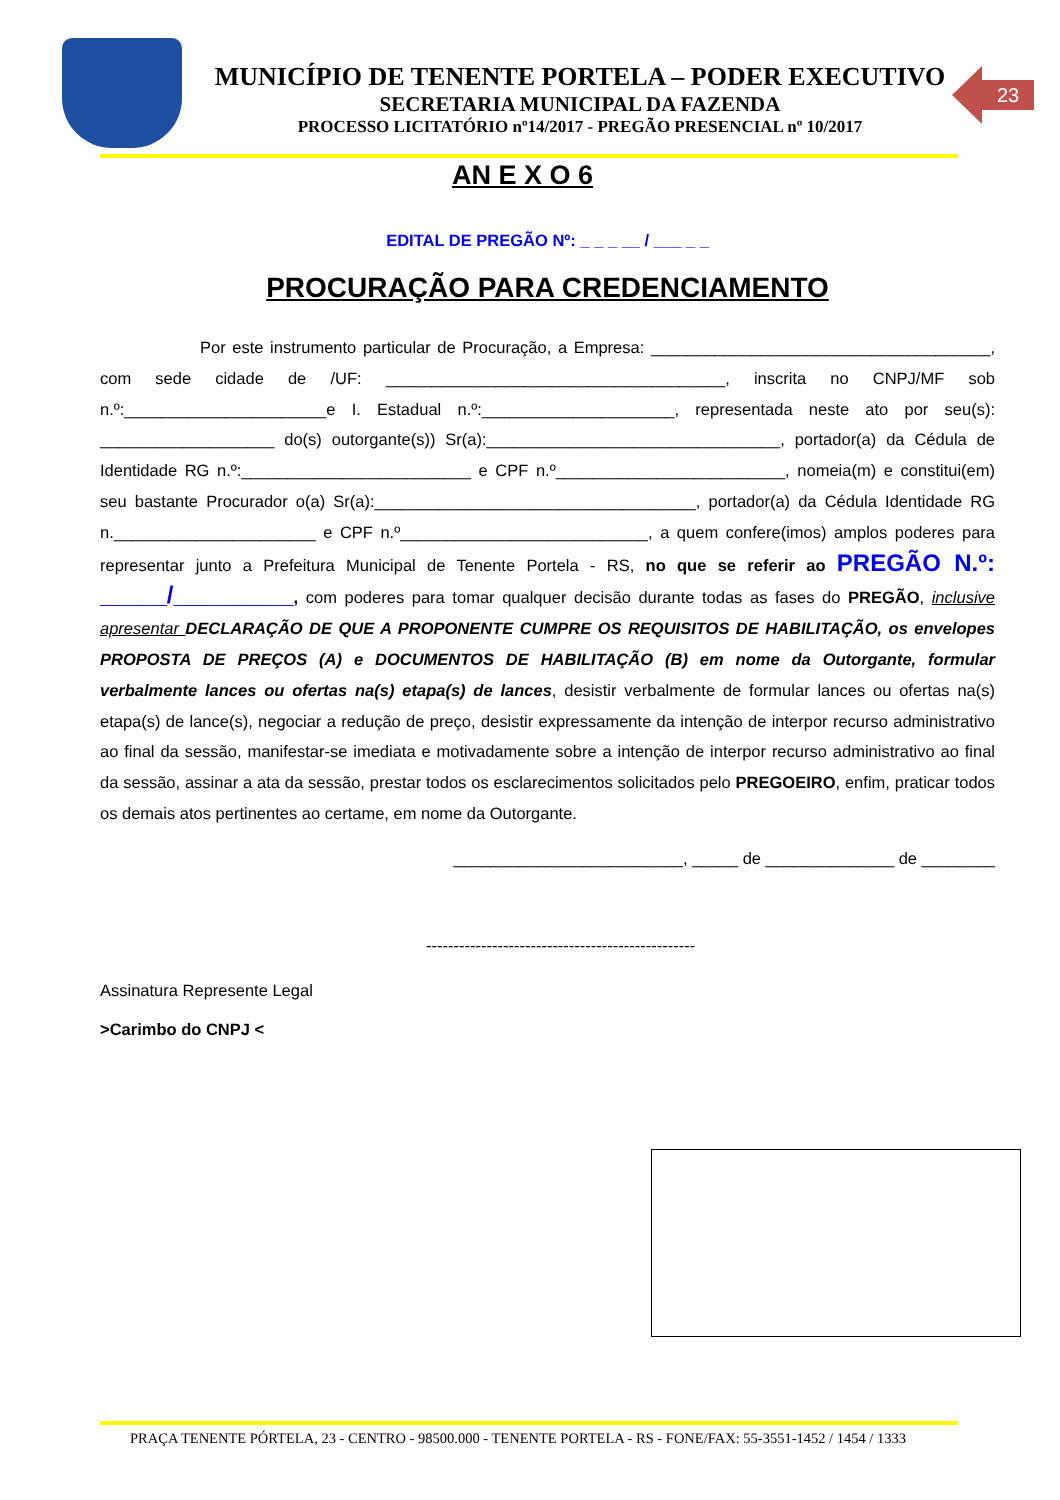MUNICÍPIO DE TENENTE PORTELA – PODER EXECUTIVO
SECRETARIA MUNICIPAL DA FAZENDA
PROCESSO LICITATÓRIO nº14/2017 - PREGÃO PRESENCIAL nº 10/2017
23
AN E X O 6
EDITAL DE PREGÃO Nº: _ _ _ __ / ___ _ _
PROCURAÇÃO PARA CREDENCIAMENTO
Por este instrumento particular de Procuração, a Empresa: _____________________________________, com sede cidade de /UF: _____________________________________, inscrita no CNPJ/MF sob n.º:______________________e I. Estadual n.º:_____________________, representada neste ato por seu(s): ___________________ do(s) outorgante(s)) Sr(a):________________________________, portador(a) da Cédula de Identidade RG n.º:_________________________ e CPF n.º_________________________, nomeia(m) e constitui(em) seu bastante Procurador o(a) Sr(a):___________________________________, portador(a) da Cédula Identidade RG n.______________________ e CPF n.º___________________________, a quem confere(imos) amplos poderes para representar junto a Prefeitura Municipal de Tenente Portela - RS, no que se referir ao PREGÃO N.º: _____/_________, com poderes para tomar qualquer decisão durante todas as fases do PREGÃO, inclusive apresentar DECLARAÇÃO DE QUE A PROPONENTE CUMPRE OS REQUISITOS DE HABILITAÇÃO, os envelopes PROPOSTA DE PREÇOS (A) e DOCUMENTOS DE HABILITAÇÃO (B) em nome da Outorgante, formular verbalmente lances ou ofertas na(s) etapa(s) de lances, desistir verbalmente de formular lances ou ofertas na(s) etapa(s) de lance(s), negociar a redução de preço, desistir expressamente da intenção de interpor recurso administrativo ao final da sessão, manifestar-se imediata e motivadamente sobre a intenção de interpor recurso administrativo ao final da sessão, assinar a ata da sessão, prestar todos os esclarecimentos solicitados pelo PREGOEIRO, enfim, praticar todos os demais atos pertinentes ao certame, em nome da Outorgante.
_________________________, _____ de ______________ de ________
-------------------------------------------------
Assinatura Represente Legal
>Carimbo do CNPJ <
PRAÇA TENENTE PÓRTELA, 23 - CENTRO - 98500.000 - TENENTE PORTELA - RS - FONE/FAX: 55-3551-1452 / 1454 / 1333